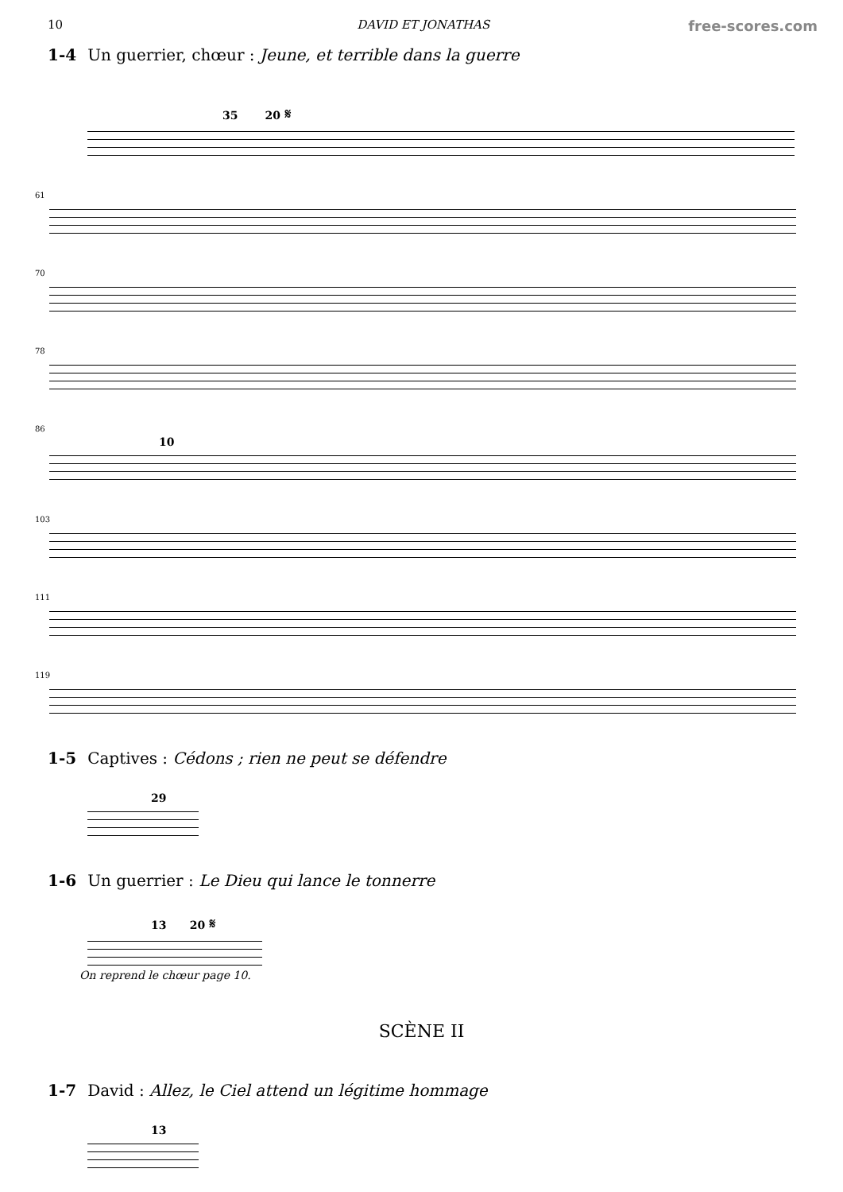10 DAVID ET JONATHAS free-scores.com
1-4 Un guerrier, chœur : Jeune, et terrible dans la guerre
35 20 𝄋
61
70
78
86
10
103
111
119
1-5 Captives : Cédons ; rien ne peut se défendre
29
1-6 Un guerrier : Le Dieu qui lance le tonnerre
13 20 𝄋
On reprend le chœur page 10.
SCÈNE II
1-7 David : Allez, le Ciel attend un légitime hommage
13